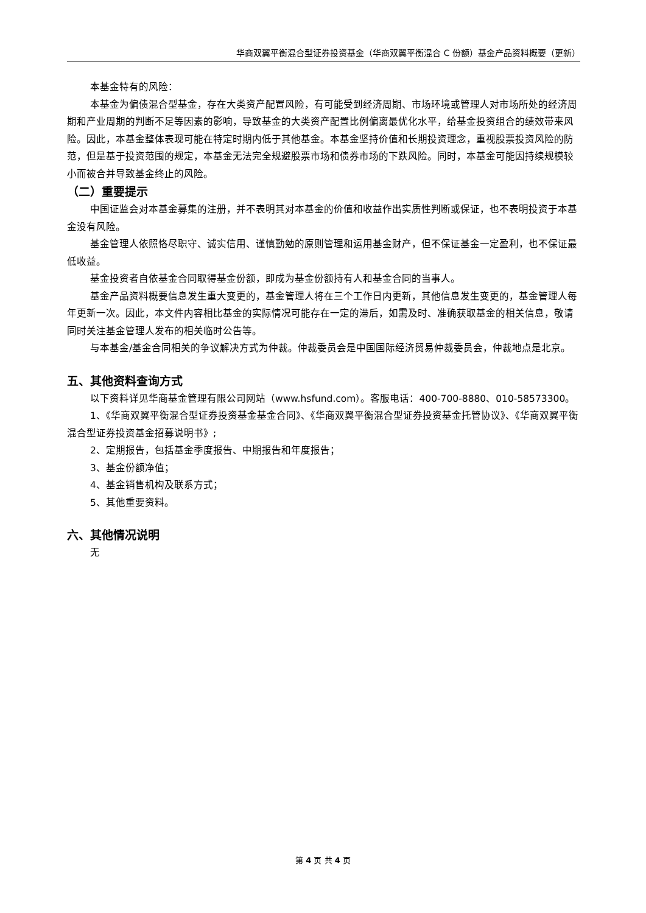华商双翼平衡混合型证券投资基金（华商双翼平衡混合 C 份额）基金产品资料概要（更新）
本基金特有的风险：
本基金为偏债混合型基金，存在大类资产配置风险，有可能受到经济周期、市场环境或管理人对市场所处的经济周期和产业周期的判断不足等因素的影响，导致基金的大类资产配置比例偏离最优化水平，给基金投资组合的绩效带来风险。因此，本基金整体表现可能在特定时期内低于其他基金。本基金坚持价值和长期投资理念，重视股票投资风险的防范，但是基于投资范围的规定，本基金无法完全规避股票市场和债券市场的下跌风险。同时，本基金可能因持续规模较小而被合并导致基金终止的风险。
（二）重要提示
中国证监会对本基金募集的注册，并不表明其对本基金的价值和收益作出实质性判断或保证，也不表明投资于本基金没有风险。
基金管理人依照恪尽职守、诚实信用、谨慎勤勉的原则管理和运用基金财产，但不保证基金一定盈利，也不保证最低收益。
基金投资者自依基金合同取得基金份额，即成为基金份额持有人和基金合同的当事人。
基金产品资料概要信息发生重大变更的，基金管理人将在三个工作日内更新，其他信息发生变更的，基金管理人每年更新一次。因此，本文件内容相比基金的实际情况可能存在一定的滞后，如需及时、准确获取基金的相关信息，敬请同时关注基金管理人发布的相关临时公告等。
与本基金/基金合同相关的争议解决方式为仲裁。仲裁委员会是中国国际经济贸易仲裁委员会，仲裁地点是北京。
五、其他资料查询方式
以下资料详见华商基金管理有限公司网站（www.hsfund.com）。客服电话：400-700-8880、010-58573300。
1、《华商双翼平衡混合型证券投资基金基金合同》、《华商双翼平衡混合型证券投资基金托管协议》、《华商双翼平衡混合型证券投资基金招募说明书》;
2、定期报告，包括基金季度报告、中期报告和年度报告；
3、基金份额净值；
4、基金销售机构及联系方式；
5、其他重要资料。
六、其他情况说明
无
第 4 页 共 4 页